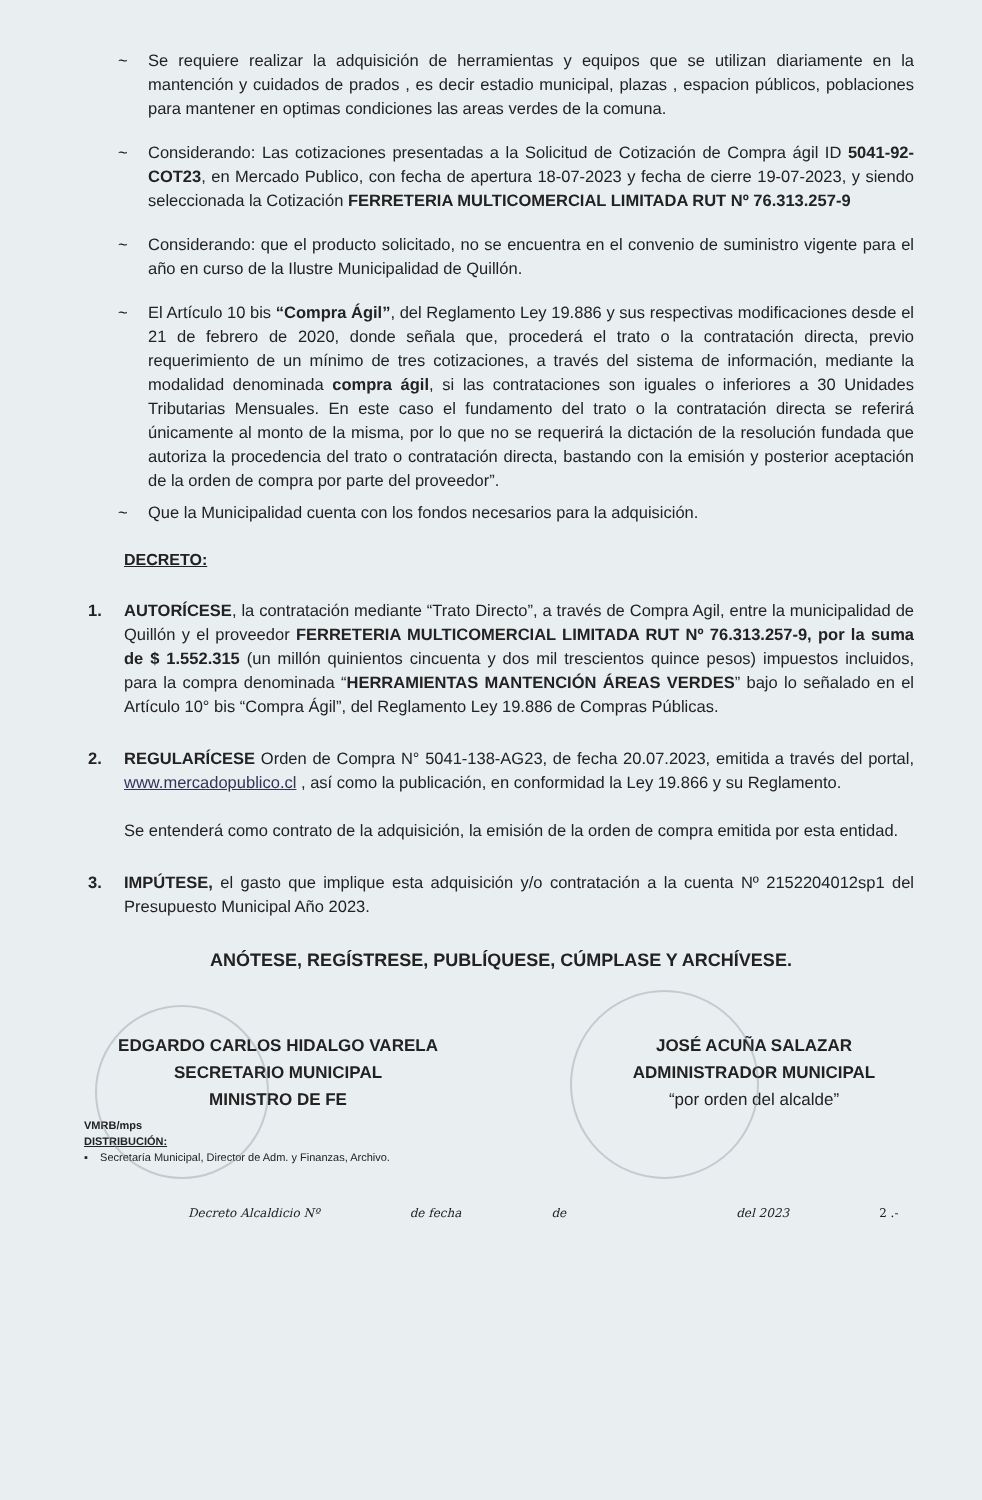~ Se requiere realizar la adquisición de herramientas y equipos que se utilizan diariamente en la mantención y cuidados de prados , es decir estadio municipal, plazas , espacion públicos, poblaciones para mantener en optimas condiciones las areas verdes de la comuna.
~ Considerando: Las cotizaciones presentadas a la Solicitud de Cotización de Compra ágil ID 5041-92-COT23, en Mercado Publico, con fecha de apertura 18-07-2023 y fecha de cierre 19-07-2023, y siendo seleccionada la Cotización FERRETERIA MULTICOMERCIAL LIMITADA RUT Nº 76.313.257-9
~ Considerando: que el producto solicitado, no se encuentra en el convenio de suministro vigente para el año en curso de la Ilustre Municipalidad de Quillón.
~ El Artículo 10 bis “Compra Ágil”, del Reglamento Ley 19.886 y sus respectivas modificaciones desde el 21 de febrero de 2020, donde señala que, procederá el trato o la contratación directa, previo requerimiento de un mínimo de tres cotizaciones, a través del sistema de información, mediante la modalidad denominada compra ágil, si las contrataciones son iguales o inferiores a 30 Unidades Tributarias Mensuales. En este caso el fundamento del trato o la contratación directa se referirá únicamente al monto de la misma, por lo que no se requerirá la dictación de la resolución fundada que autoriza la procedencia del trato o contratación directa, bastando con la emisión y posterior aceptación de la orden de compra por parte del proveedor”.
~ Que la Municipalidad cuenta con los fondos necesarios para la adquisición.
DECRETO:
1. AUTORÍCESE, la contratación mediante “Trato Directo”, a través de Compra Agil, entre la municipalidad de Quillón y el proveedor FERRETERIA MULTICOMERCIAL LIMITADA RUT Nº 76.313.257-9, por la suma de $ 1.552.315 (un millón quinientos cincuenta y dos mil trescientos quince pesos) impuestos incluidos, para la compra denominada “HERRAMIENTAS MANTENCIÓN ÁREAS VERDES” bajo lo señalado en el Artículo 10° bis “Compra Ágil”, del Reglamento Ley 19.886 de Compras Públicas.
2. REGULARÍCESE Orden de Compra N° 5041-138-AG23, de fecha 20.07.2023, emitida a través del portal, www.mercadopublico.cl , así como la publicación, en conformidad la Ley 19.866 y su Reglamento.
Se entenderá como contrato de la adquisición, la emisión de la orden de compra emitida por esta entidad.
3. IMPÚTESE, el gasto que implique esta adquisición y/o contratación a la cuenta Nº 2152204012sp1 del Presupuesto Municipal Año 2023.
ANÓTESE, REGÍSTRESE, PUBLÍQUESE, CÚMPLASE Y ARCHÍVESE.
EDGARDO CARLOS HIDALGO VARELA
SECRETARIO MUNICIPAL
MINISTRO DE FE
JOSÉ ACUÑA SALAZAR
ADMINISTRADOR MUNICIPAL
“por orden del alcalde”
VMRB/mps
DISTRIBUCIÓN:
▪ Secretaría Municipal, Director de Adm. y Finanzas, Archivo.
Decreto Alcaldicio Nº de fecha de del 2023 2 .-